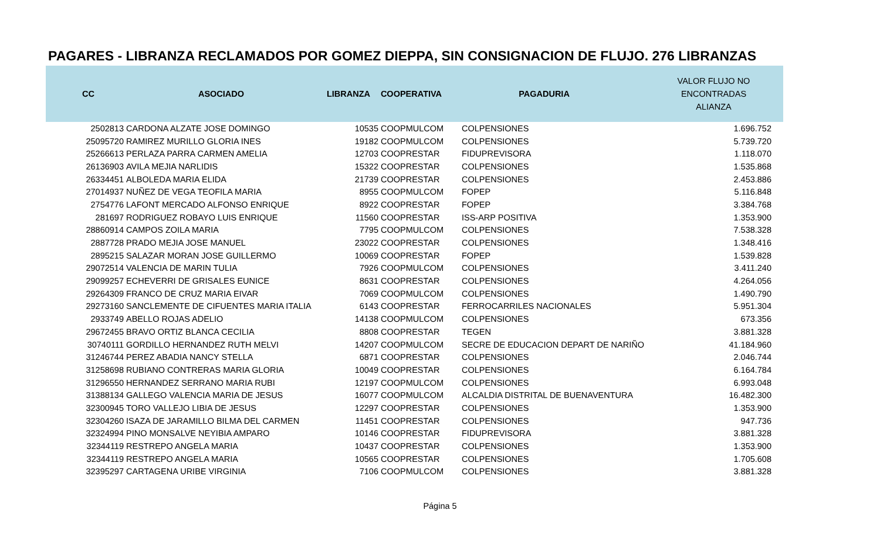PAGARES - LIBRANZA RECLAMADOS POR GOMEZ DIEPPA, SIN CONSIGNACION DE FLUJO. 276 LIBRANZAS
| CC | ASOCIADO | LIBRANZA | COOPERATIVA | PAGADURIA | VALOR FLUJO NO ENCONTRADAS ALIANZA |
| --- | --- | --- | --- | --- | --- |
| 2502813 | CARDONA ALZATE JOSE DOMINGO | 10535 | COOPMULCOM | COLPENSIONES | 1.696.752 |
| 25095720 | RAMIREZ MURILLO GLORIA INES | 19182 | COOPMULCOM | COLPENSIONES | 5.739.720 |
| 25266613 | PERLAZA PARRA CARMEN AMELIA | 12703 | COOPRESTAR | FIDUPREVISORA | 1.118.070 |
| 26136903 | AVILA MEJIA NARLIDIS | 15322 | COOPRESTAR | COLPENSIONES | 1.535.868 |
| 26334451 | ALBOLEDA MARIA ELIDA | 21739 | COOPRESTAR | COLPENSIONES | 2.453.886 |
| 27014937 | NUÑEZ DE VEGA TEOFILA MARIA | 8955 | COOPMULCOM | FOPEP | 5.116.848 |
| 2754776 | LAFONT MERCADO ALFONSO ENRIQUE | 8922 | COOPRESTAR | FOPEP | 3.384.768 |
| 281697 | RODRIGUEZ ROBAYO LUIS ENRIQUE | 11560 | COOPRESTAR | ISS-ARP POSITIVA | 1.353.900 |
| 28860914 | CAMPOS ZOILA MARIA | 7795 | COOPMULCOM | COLPENSIONES | 7.538.328 |
| 2887728 | PRADO MEJIA JOSE MANUEL | 23022 | COOPRESTAR | COLPENSIONES | 1.348.416 |
| 2895215 | SALAZAR MORAN JOSE GUILLERMO | 10069 | COOPRESTAR | FOPEP | 1.539.828 |
| 29072514 | VALENCIA DE MARIN TULIA | 7926 | COOPMULCOM | COLPENSIONES | 3.411.240 |
| 29099257 | ECHEVERRI DE GRISALES EUNICE | 8631 | COOPRESTAR | COLPENSIONES | 4.264.056 |
| 29264309 | FRANCO DE CRUZ MARIA EIVAR | 7069 | COOPMULCOM | COLPENSIONES | 1.490.790 |
| 29273160 | SANCLEMENTE DE CIFUENTES MARIA ITALIA | 6143 | COOPRESTAR | FERROCARRILES NACIONALES | 5.951.304 |
| 2933749 | ABELLO ROJAS ADELIO | 14138 | COOPMULCOM | COLPENSIONES | 673.356 |
| 29672455 | BRAVO ORTIZ BLANCA CECILIA | 8808 | COOPRESTAR | TEGEN | 3.881.328 |
| 30740111 | GORDILLO HERNANDEZ RUTH MELVI | 14207 | COOPMULCOM | SECRE DE EDUCACION DEPART DE NARIÑO | 41.184.960 |
| 31246744 | PEREZ ABADIA NANCY STELLA | 6871 | COOPRESTAR | COLPENSIONES | 2.046.744 |
| 31258698 | RUBIANO CONTRERAS MARIA GLORIA | 10049 | COOPRESTAR | COLPENSIONES | 6.164.784 |
| 31296550 | HERNANDEZ SERRANO MARIA RUBI | 12197 | COOPMULCOM | COLPENSIONES | 6.993.048 |
| 31388134 | GALLEGO VALENCIA MARIA DE JESUS | 16077 | COOPMULCOM | ALCALDIA DISTRITAL DE BUENAVENTURA | 16.482.300 |
| 32300945 | TORO VALLEJO LIBIA DE JESUS | 12297 | COOPRESTAR | COLPENSIONES | 1.353.900 |
| 32304260 | ISAZA DE JARAMILLO BILMA DEL CARMEN | 11451 | COOPRESTAR | COLPENSIONES | 947.736 |
| 32324994 | PINO MONSALVE NEYIBIA AMPARO | 10146 | COOPRESTAR | FIDUPREVISORA | 3.881.328 |
| 32344119 | RESTREPO ANGELA MARIA | 10437 | COOPRESTAR | COLPENSIONES | 1.353.900 |
| 32344119 | RESTREPO ANGELA MARIA | 10565 | COOPRESTAR | COLPENSIONES | 1.705.608 |
| 32395297 | CARTAGENA URIBE VIRGINIA | 7106 | COOPMULCOM | COLPENSIONES | 3.881.328 |
Página 5